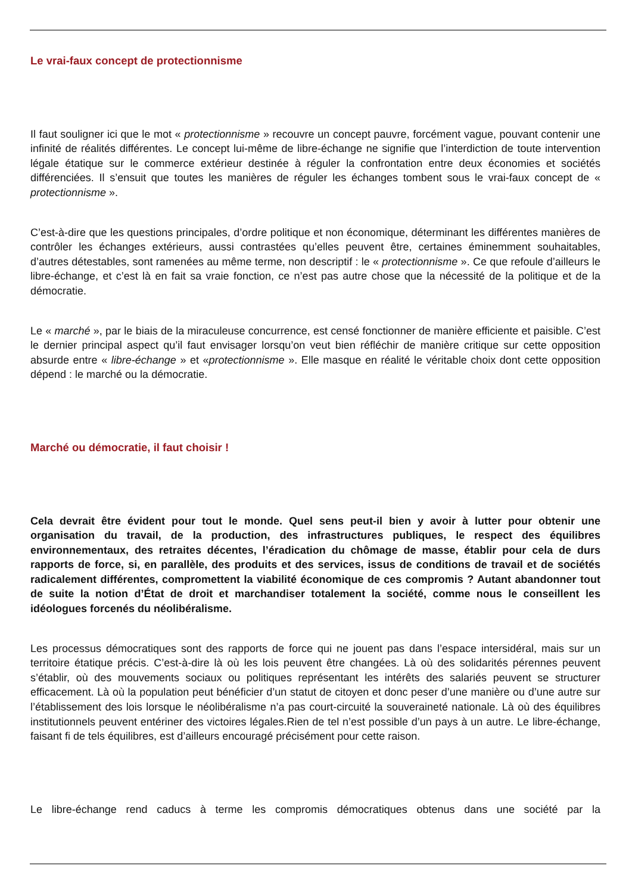Le vrai-faux concept de protectionnisme
Il faut souligner ici que le mot « protectionnisme » recouvre un concept pauvre, forcément vague, pouvant contenir une infinité de réalités différentes. Le concept lui-même de libre-échange ne signifie que l’interdiction de toute intervention légale étatique sur le commerce extérieur destinée à réguler la confrontation entre deux économies et sociétés différenciées. Il s’ensuit que toutes les manières de réguler les échanges tombent sous le vrai-faux concept de « protectionnisme ».
C’est-à-dire que les questions principales, d’ordre politique et non économique, déterminant les différentes manières de contrôler les échanges extérieurs, aussi contrastées qu’elles peuvent être, certaines éminemment souhaitables, d’autres détestables, sont ramenées au même terme, non descriptif : le « protectionnisme ». Ce que refoule d’ailleurs le libre-échange, et c’est là en fait sa vraie fonction, ce n’est pas autre chose que la nécessité de la politique et de la démocratie.
Le « marché », par le biais de la miraculeuse concurrence, est censé fonctionner de manière efficiente et paisible. C’est le dernier principal aspect qu’il faut envisager lorsqu’on veut bien réfléchir de manière critique sur cette opposition absurde entre « libre-échange » et «protectionnisme ». Elle masque en réalité le véritable choix dont cette opposition dépend : le marché ou la démocratie.
Marché ou démocratie, il faut choisir !
Cela devrait être évident pour tout le monde. Quel sens peut-il bien y avoir à lutter pour obtenir une organisation du travail, de la production, des infrastructures publiques, le respect des équilibres environnementaux, des retraites décentes, l’éradication du chômage de masse, établir pour cela de durs rapports de force, si, en parallèle, des produits et des services, issus de conditions de travail et de sociétés radicalement différentes, compromettent la viabilité économique de ces compromis ? Autant abandonner tout de suite la notion d’État de droit et marchandiser totalement la société, comme nous le conseillent les idéologues forcenés du néolibéralisme.
Les processus démocratiques sont des rapports de force qui ne jouent pas dans l’espace intersidéral, mais sur un territoire étatique précis. C’est-à-dire là où les lois peuvent être changées. Là où des solidarités pérennes peuvent s’établir, où des mouvements sociaux ou politiques représentant les intérêts des salariés peuvent se structurer efficacement. Là où la population peut bénéficier d’un statut de citoyen et donc peser d’une manière ou d’une autre sur l’établissement des lois lorsque le néolibéralisme n’a pas court-circuité la souveraineté nationale. Là où des équilibres institutionnels peuvent entériner des victoires légales.Rien de tel n’est possible d’un pays à un autre. Le libre-échange, faisant fi de tels équilibres, est d’ailleurs encouragé précisément pour cette raison.
Le libre-échange rend caducs à terme les compromis démocratiques obtenus dans une société par la